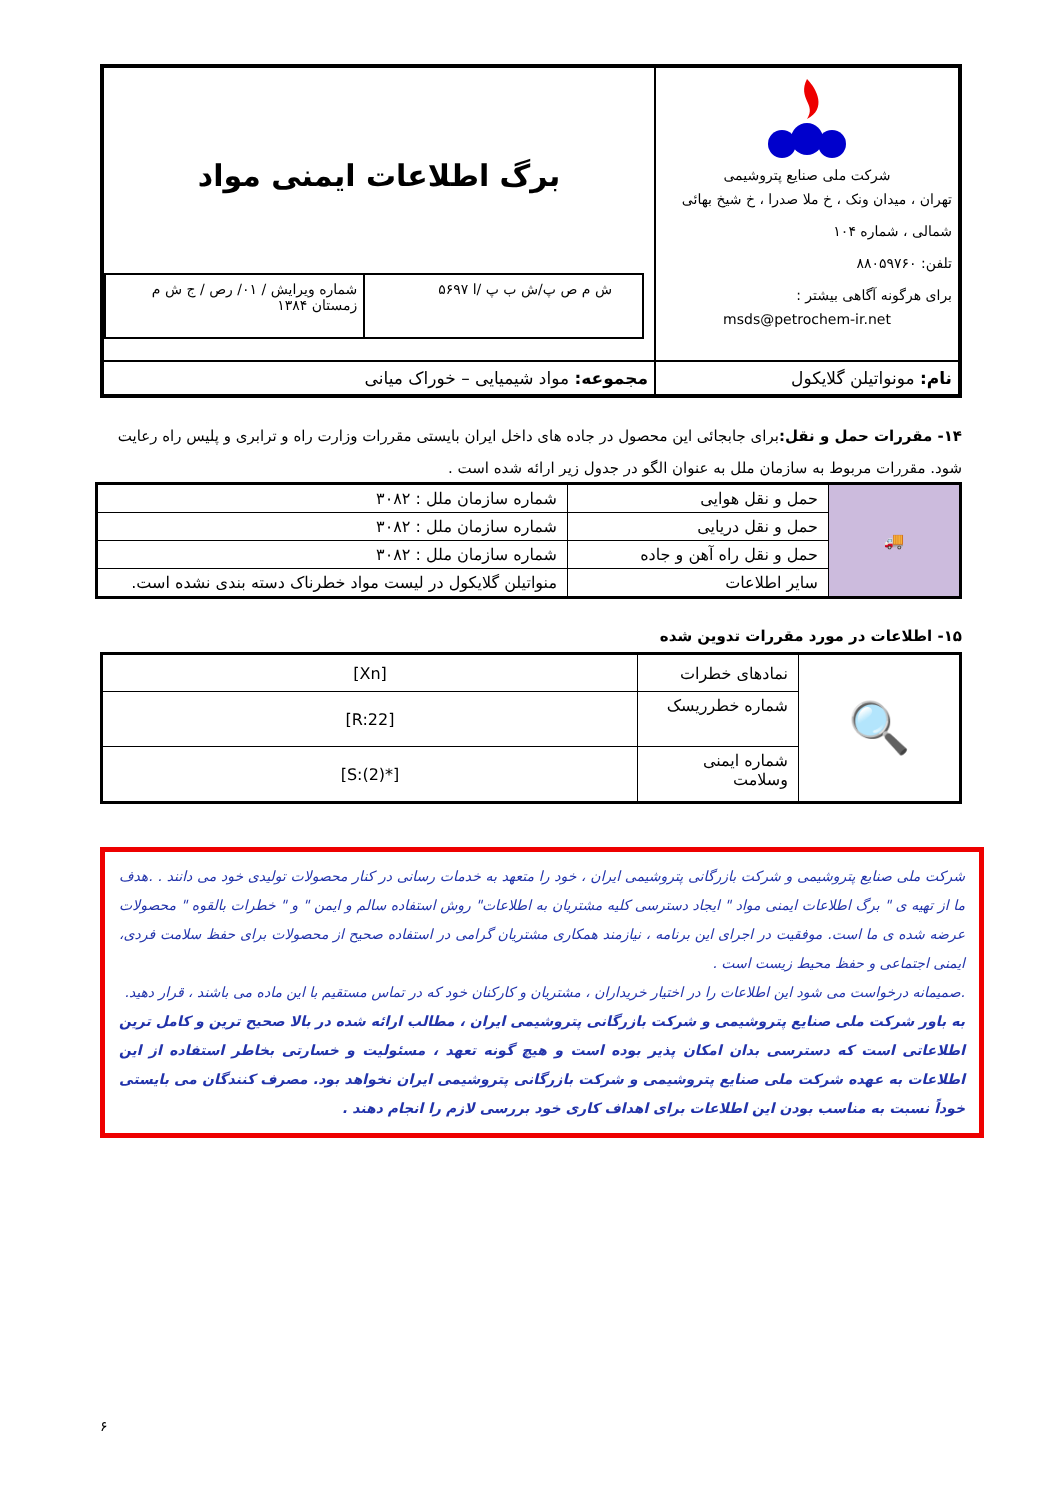| شرکت ملی صنایع پتروشیمی تهران ، میدان ونک ، خ ملا صدرا ، خ شیخ بهائی شمالی ، شماره ۱۰۴ تلفن: ۸۸۰۵۹۷۶۰ برای هرگونه آگاهی بیشتر : msds@petrochem-ir.net | برگ اطلاعات ایمنی مواد / ش م ص پ/ش ب پ /ا ۵۶۹۷ / شماره ویرایش / ۰۱/ رص / ج ش م زمستان ۱۳۸۴ / |
| نام: مونواتیلن گلایکول | مجموعه: مواد شیمیایی – خوراک میانی |
۱۴- مقررات حمل و نقل: برای جابجائی این محصول در جاده های داخل ایران بایستی مقررات وزارت راه و ترابری و پلیس راه رعایت شود. مقررات مربوط به سازمان ملل به عنوان الگو در جدول زیر ارائه شده است .
| 🚚 | حمل و نقل هوایی | شماره سازمان ملل : ۳۰۸۲ |
| | حمل و نقل دریایی | شماره سازمان ملل : ۳۰۸۲ |
| | حمل و نقل راه آهن و جاده | شماره سازمان ملل : ۳۰۸۲ |
| | سایر اطلاعات | منواتیلن گلایکول در لیست مواد خطرناک دسته بندی نشده است. |
۱۵- اطلاعات در مورد مقررات تدوین شده
| 🔍 | نمادهای خطرات | [Xn] |
| | شماره خطرریسک | [R:22] |
| | شماره ایمنی وسلامت | [S:(2)*] |
شرکت ملی صنایع پتروشیمی و شرکت بازرگانی پتروشیمی ایران ، خود را متعهد به خدمات رسانی در کنار محصولات تولیدی خود می دانند . .هدف ما از تهیه ی " برگ اطلاعات ایمنی مواد " ایجاد دسترسی کلیه مشتریان به اطلاعات" روش استفاده سالم و ایمن " و " خطرات بالقوه " محصولات عرضه شده ی ما است. موفقیت در اجرای این برنامه ، نیازمند همکاری مشتریان گرامی در استفاده صحیح از محصولات برای حفظ سلامت فردی، ایمنی اجتماعی و حفظ محیط زیست است .
.صمیمانه درخواست می شود این اطلاعات را در اختیار خریداران ، مشتریان و کارکنان خود که در تماس مستقیم با این ماده می باشند ، قرار دهید.
به باور شرکت ملی صنایع پتروشیمی و شرکت بازرگانی پتروشیمی ایران ، مطالب ارائه شده در بالا صحیح ترین و کامل ترین اطلاعاتی است که دسترسی بدان امکان پذیر بوده است و هیچ گونه تعهد ، مسئولیت و خسارتی بخاطر استفاده از این اطلاعات به عهده شرکت ملی صنایع پتروشیمی و شرکت بازرگانی پتروشیمی ایران نخواهد بود. مصرف کنندگان می بایستی خوداً نسبت به مناسب بودن این اطلاعات برای اهداف کاری خود بررسی لازم را انجام دهند .
۶